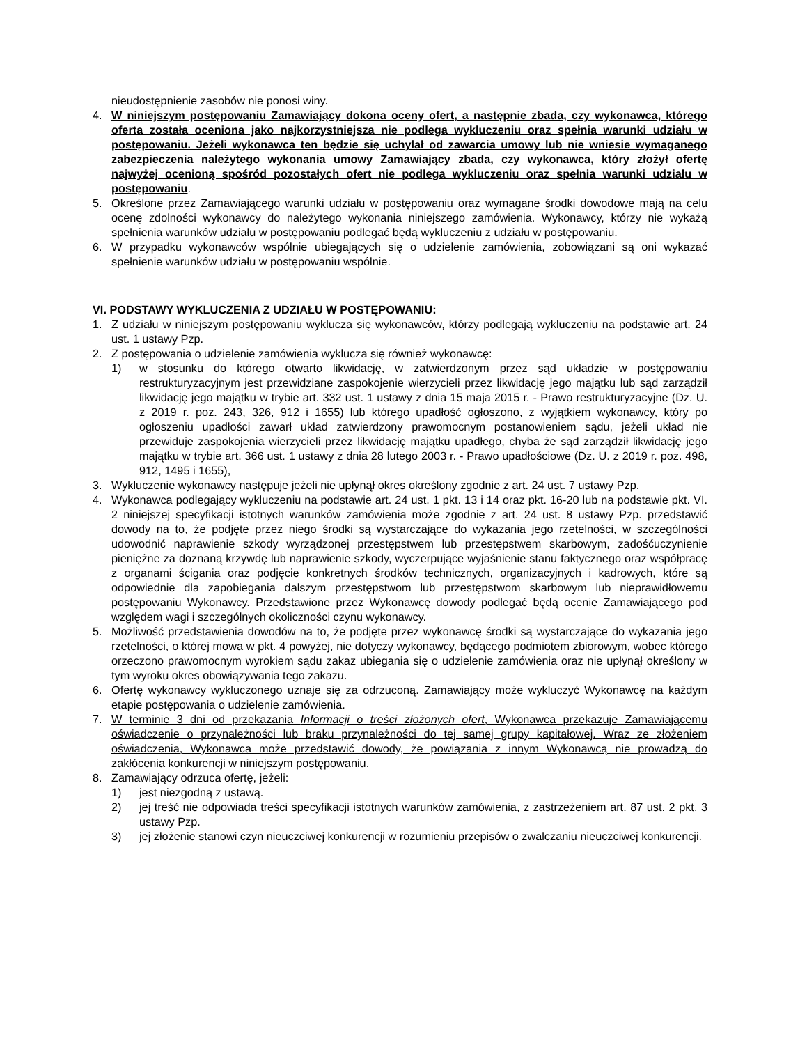nieudostępnienie zasobów nie ponosi winy.
4. W niniejszym postępowaniu Zamawiający dokona oceny ofert, a następnie zbada, czy wykonawca, którego oferta została oceniona jako najkorzystniejsza nie podlega wykluczeniu oraz spełnia warunki udziału w postępowaniu. Jeżeli wykonawca ten będzie się uchylał od zawarcia umowy lub nie wniesie wymaganego zabezpieczenia należytego wykonania umowy Zamawiający zbada, czy wykonawca, który złożył ofertę najwyżej ocenioną spośród pozostałych ofert nie podlega wykluczeniu oraz spełnia warunki udziału w postępowaniu.
5. Określone przez Zamawiającego warunki udziału w postępowaniu oraz wymagane środki dowodowe mają na celu ocenę zdolności wykonawcy do należytego wykonania niniejszego zamówienia. Wykonawcy, którzy nie wykażą spełnienia warunków udziału w postępowaniu podlegać będą wykluczeniu z udziału w postępowaniu.
6. W przypadku wykonawców wspólnie ubiegających się o udzielenie zamówienia, zobowiązani są oni wykazać spełnienie warunków udziału w postępowaniu wspólnie.
VI. PODSTAWY WYKLUCZENIA Z UDZIAŁU W POSTĘPOWANIU:
1. Z udziału w niniejszym postępowaniu wyklucza się wykonawców, którzy podlegają wykluczeniu na podstawie art. 24 ust. 1 ustawy Pzp.
2. Z postępowania o udzielenie zamówienia wyklucza się również wykonawcę:
1) w stosunku do którego otwarto likwidację, w zatwierdzonym przez sąd układzie w postępowaniu restrukturyzacyjnym jest przewidziane zaspokojenie wierzycieli przez likwidację jego majątku lub sąd zarządził likwidację jego majątku w trybie art. 332 ust. 1 ustawy z dnia 15 maja 2015 r. - Prawo restrukturyzacyjne (Dz. U. z 2019 r. poz. 243, 326, 912 i 1655) lub którego upadłość ogłoszono, z wyjątkiem wykonawcy, który po ogłoszeniu upadłości zawarł układ zatwierdzony prawomocnym postanowieniem sądu, jeżeli układ nie przewiduje zaspokojenia wierzycieli przez likwidację majątku upadłego, chyba że sąd zarządził likwidację jego majątku w trybie art. 366 ust. 1 ustawy z dnia 28 lutego 2003 r. - Prawo upadłościowe (Dz. U. z 2019 r. poz. 498, 912, 1495 i 1655),
3. Wykluczenie wykonawcy następuje jeżeli nie upłynął okres określony zgodnie z art. 24 ust. 7 ustawy Pzp.
4. Wykonawca podlegający wykluczeniu na podstawie art. 24 ust. 1 pkt. 13 i 14 oraz pkt. 16-20 lub na podstawie pkt. VI. 2 niniejszej specyfikacji istotnych warunków zamówienia może zgodnie z art. 24 ust. 8 ustawy Pzp. przedstawić dowody na to, że podjęte przez niego środki są wystarczające do wykazania jego rzetelności, w szczególności udowodnić naprawienie szkody wyrządzonej przestępstwem lub przestępstwem skarbowym, zadośćuczynienie pieniężne za doznaną krzywdę lub naprawienie szkody, wyczerpujące wyjaśnienie stanu faktycznego oraz współpracę z organami ścigania oraz podjęcie konkretnych środków technicznych, organizacyjnych i kadrowych, które są odpowiednie dla zapobiegania dalszym przestępstwom lub przestępstwom skarbowym lub nieprawidłowemu postępowaniu Wykonawcy. Przedstawione przez Wykonawcę dowody podlegać będą ocenie Zamawiającego pod względem wagi i szczególnych okoliczności czynu wykonawcy.
5. Możliwość przedstawienia dowodów na to, że podjęte przez wykonawcę środki są wystarczające do wykazania jego rzetelności, o której mowa w pkt. 4 powyżej, nie dotyczy wykonawcy, będącego podmiotem zbiorowym, wobec którego orzeczono prawomocnym wyrokiem sądu zakaz ubiegania się o udzielenie zamówienia oraz nie upłynął określony w tym wyroku okres obowiązywania tego zakazu.
6. Ofertę wykonawcy wykluczonego uznaje się za odrzuconą. Zamawiający może wykluczyć Wykonawcę na każdym etapie postępowania o udzielenie zamówienia.
7. W terminie 3 dni od przekazania Informacji o treści złożonych ofert, Wykonawca przekazuje Zamawiającemu oświadczenie o przynależności lub braku przynależności do tej samej grupy kapitałowej. Wraz ze złożeniem oświadczenia, Wykonawca może przedstawić dowody, że powiązania z innym Wykonawcą nie prowadzą do zakłócenia konkurencji w niniejszym postępowaniu.
8. Zamawiający odrzuca ofertę, jeżeli:
1) jest niezgodną z ustawą.
2) jej treść nie odpowiada treści specyfikacji istotnych warunków zamówienia, z zastrzeżeniem art. 87 ust. 2 pkt. 3 ustawy Pzp.
3) jej złożenie stanowi czyn nieuczciwej konkurencji w rozumieniu przepisów o zwalczaniu nieuczciwej konkurencji.